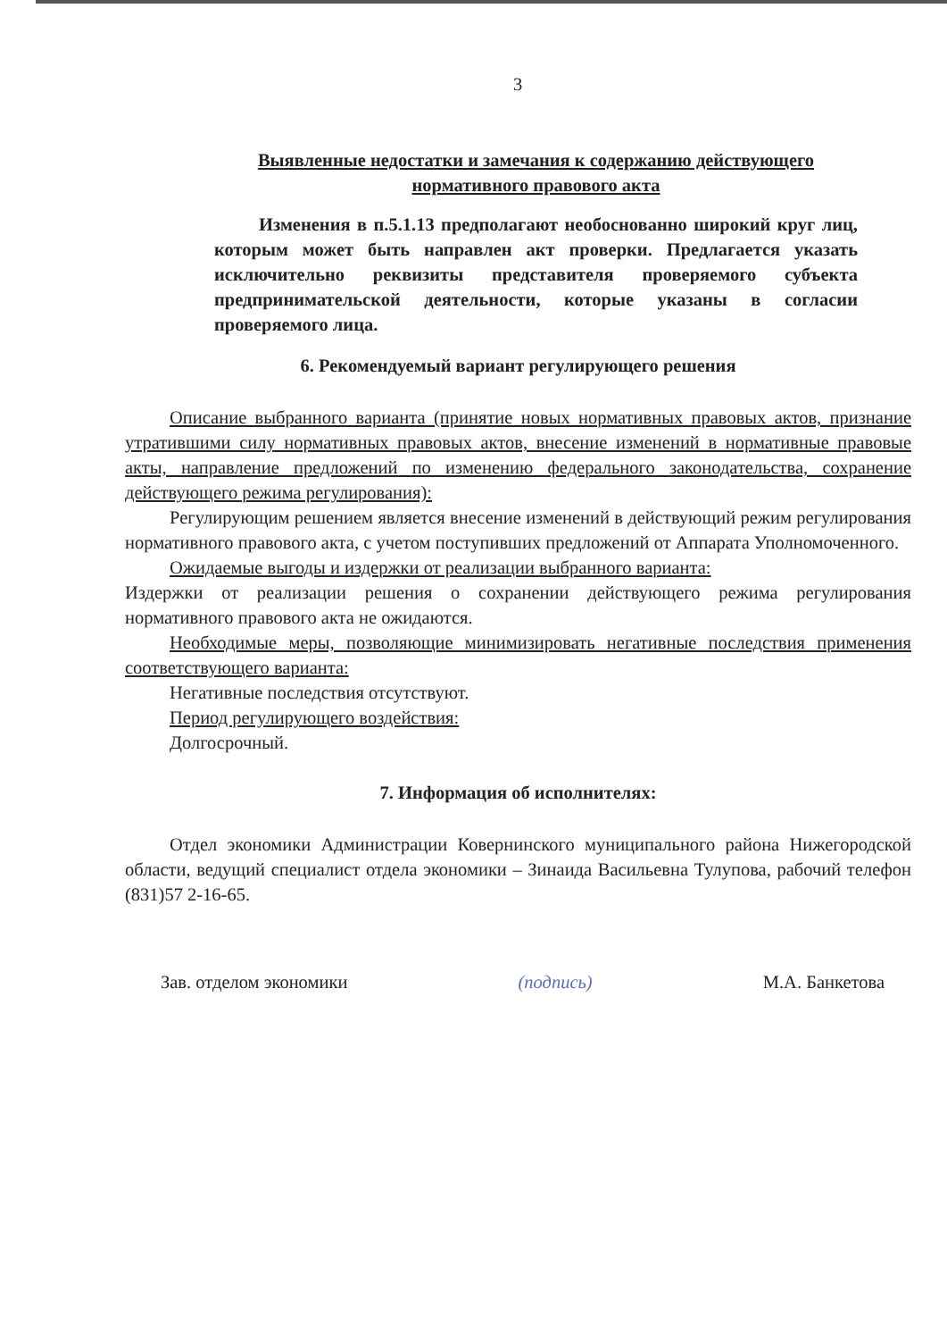3
Выявленные недостатки и замечания к содержанию действующего нормативного правового акта
Изменения в п.5.1.13 предполагают необоснованно широкий круг лиц, которым может быть направлен акт проверки. Предлагается указать исключительно реквизиты представителя проверяемого субъекта предпринимательской деятельности, которые указаны в согласии проверяемого лица.
6. Рекомендуемый вариант регулирующего решения
Описание выбранного варианта (принятие новых нормативных правовых актов, признание утратившими силу нормативных правовых актов, внесение изменений в нормативные правовые акты, направление предложений по изменению федерального законодательства, сохранение действующего режима регулирования):
Регулирующим решением является внесение изменений в действующий режим регулирования нормативного правового акта, с учетом поступивших предложений от Аппарата Уполномоченного.
Ожидаемые выгоды и издержки от реализации выбранного варианта:
Издержки от реализации решения о сохранении действующего режима регулирования нормативного правового акта не ожидаются.
Необходимые меры, позволяющие минимизировать негативные последствия применения соответствующего варианта:
Негативные последствия отсутствуют.
Период регулирующего воздействия:
Долгосрочный.
7. Информация об исполнителях:
Отдел экономики Администрации Ковернинского муниципального района Нижегородской области, ведущий специалист отдела экономики – Зинаида Васильевна Тулупова, рабочий телефон (831)57 2-16-65.
Зав. отделом экономики (подпись) М.А. Банкетова